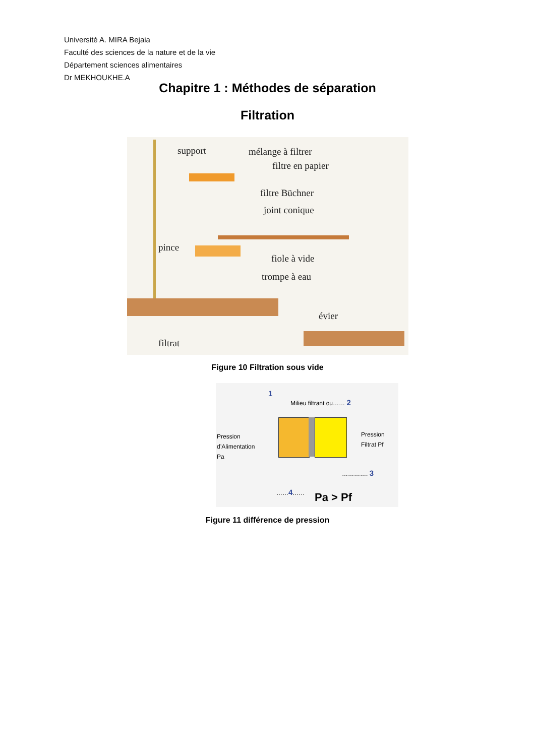Université A. MIRA Bejaia
Faculté des sciences de la nature et de la vie
Département sciences alimentaires
Dr MEKHOUKHE.A
Chapitre 1 : Méthodes de séparation
Filtration
support mélange à filtrer
filtre en papier
filtre Büchner
joint conique
pince
fiole à vide
trompe à eau
évier
filtrat
Figure 10 Filtration sous vide
1
Milieu filtrant ou…… 2
Pression
d’Alimentation
Pa
Pression
Filtrat Pf
…………. 3
……4…… Pa > Pf
Figure 11 différence de pression